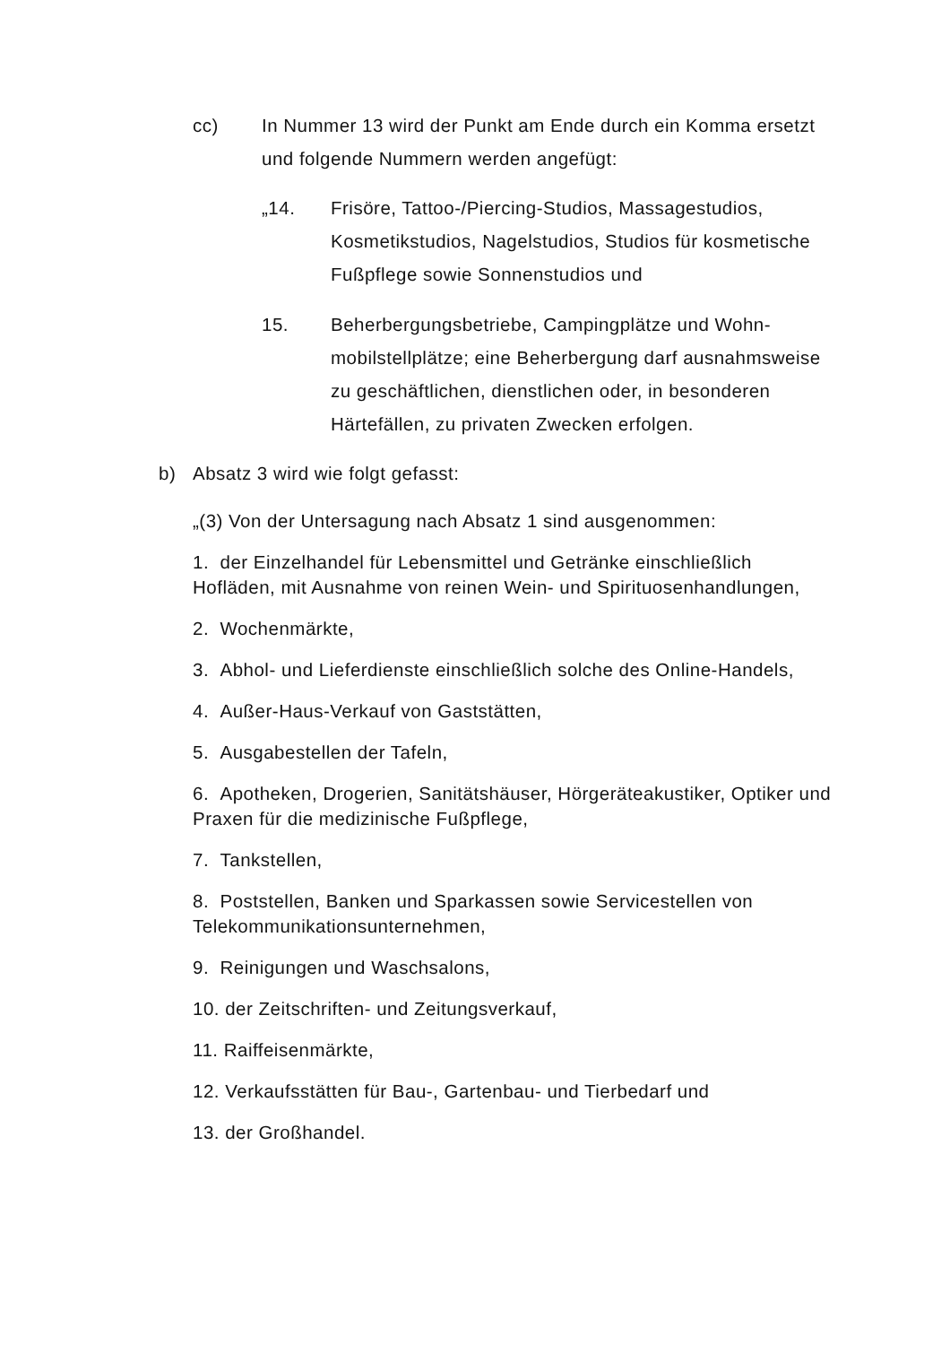cc) In Nummer 13 wird der Punkt am Ende durch ein Komma er­setzt und folgende Nummern werden angefügt:
„14. Frisöre, Tattoo-/Piercing-Studios, Massagestudios, Kosmetikstudios, Nagelstudios, Studios für kosmeti­sche Fußpflege sowie Sonnenstudios und
15. Beherbergungsbetriebe, Campingplätze und Wohn­mobilstellplätze; eine Beherbergung darf ausnahms­weise zu geschäftlichen, dienstlichen oder, in beson­deren Härtefällen, zu privaten Zwecken erfolgen.
b) Absatz 3 wird wie folgt gefasst:
„(3) Von der Untersagung nach Absatz 1 sind ausgenommen:
1. der Einzelhandel für Lebensmittel und Getränke einschließlich Hofläden, mit Ausnahme von reinen Wein- und Spirituosenhandlun­gen,
2. Wochenmärkte,
3. Abhol- und Lieferdienste einschließlich solche des Online-Handels,
4. Außer-Haus-Verkauf von Gaststätten,
5. Ausgabestellen der Tafeln,
6. Apotheken, Drogerien, Sanitätshäuser, Hörgeräteakustiker, Op­tiker und Praxen für die medizinische Fußpflege,
7. Tankstellen,
8. Poststellen, Banken und Sparkassen sowie Servicestellen von Telekommunikationsunternehmen,
9. Reinigungen und Waschsalons,
10. der Zeitschriften- und Zeitungsverkauf,
11. Raiffeisenmärkte,
12. Verkaufsstätten für Bau-, Gartenbau- und Tierbedarf und
13. der Großhandel.